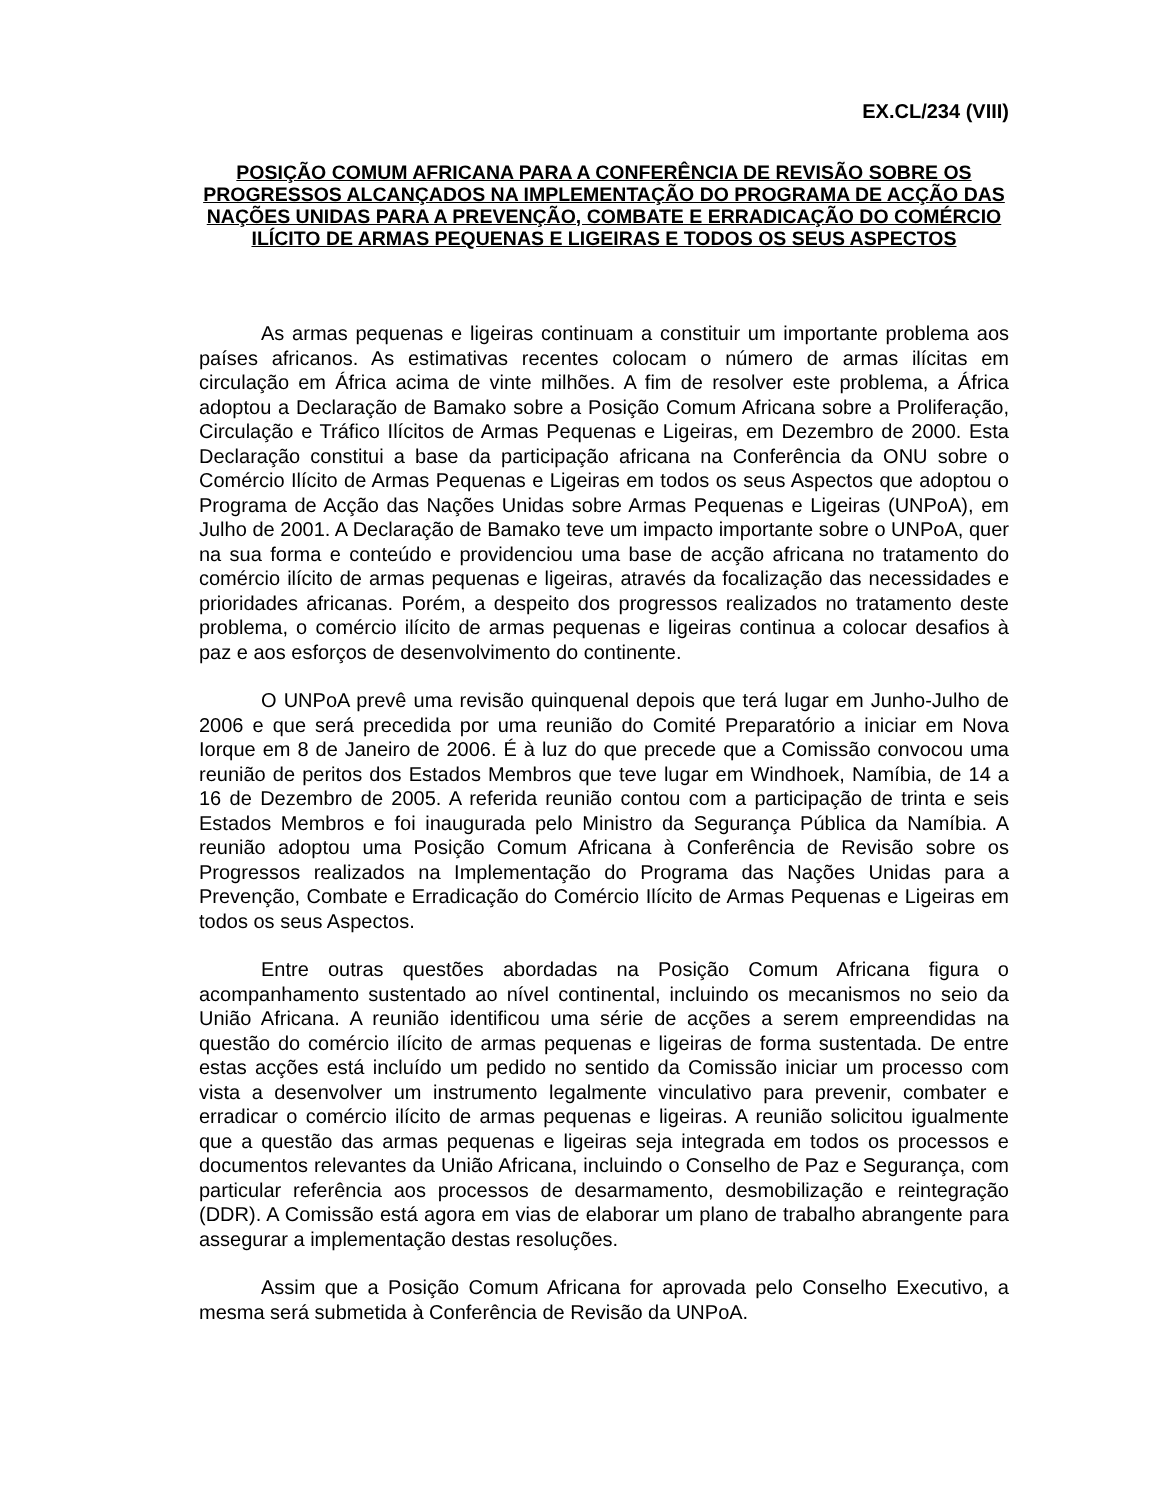EX.CL/234 (VIII)
POSIÇÃO COMUM AFRICANA PARA A CONFERÊNCIA DE REVISÃO SOBRE OS PROGRESSOS ALCANÇADOS NA IMPLEMENTAÇÃO DO PROGRAMA DE ACÇÃO DAS NAÇÕES UNIDAS PARA A PREVENÇÃO, COMBATE E ERRADICAÇÃO DO COMÉRCIO ILÍCITO DE ARMAS PEQUENAS E LIGEIRAS E TODOS OS SEUS ASPECTOS
As armas pequenas e ligeiras continuam a constituir um importante problema aos países africanos. As estimativas recentes colocam o número de armas ilícitas em circulação em África acima de vinte milhões. A fim de resolver este problema, a África adoptou a Declaração de Bamako sobre a Posição Comum Africana sobre a Proliferação, Circulação e Tráfico Ilícitos de Armas Pequenas e Ligeiras, em Dezembro de 2000. Esta Declaração constitui a base da participação africana na Conferência da ONU sobre o Comércio Ilícito de Armas Pequenas e Ligeiras em todos os seus Aspectos que adoptou o Programa de Acção das Nações Unidas sobre Armas Pequenas e Ligeiras (UNPoA), em Julho de 2001. A Declaração de Bamako teve um impacto importante sobre o UNPoA, quer na sua forma e conteúdo e providenciou uma base de acção africana no tratamento do comércio ilícito de armas pequenas e ligeiras, através da focalização das necessidades e prioridades africanas. Porém, a despeito dos progressos realizados no tratamento deste problema, o comércio ilícito de armas pequenas e ligeiras continua a colocar desafios à paz e aos esforços de desenvolvimento do continente.
O UNPoA prevê uma revisão quinquenal depois que terá lugar em Junho-Julho de 2006 e que será precedida por uma reunião do Comité Preparatório a iniciar em Nova Iorque em 8 de Janeiro de 2006. É à luz do que precede que a Comissão convocou uma reunião de peritos dos Estados Membros que teve lugar em Windhoek, Namíbia, de 14 a 16 de Dezembro de 2005. A referida reunião contou com a participação de trinta e seis Estados Membros e foi inaugurada pelo Ministro da Segurança Pública da Namíbia. A reunião adoptou uma Posição Comum Africana à Conferência de Revisão sobre os Progressos realizados na Implementação do Programa das Nações Unidas para a Prevenção, Combate e Erradicação do Comércio Ilícito de Armas Pequenas e Ligeiras em todos os seus Aspectos.
Entre outras questões abordadas na Posição Comum Africana figura o acompanhamento sustentado ao nível continental, incluindo os mecanismos no seio da União Africana. A reunião identificou uma série de acções a serem empreendidas na questão do comércio ilícito de armas pequenas e ligeiras de forma sustentada. De entre estas acções está incluído um pedido no sentido da Comissão iniciar um processo com vista a desenvolver um instrumento legalmente vinculativo para prevenir, combater e erradicar o comércio ilícito de armas pequenas e ligeiras. A reunião solicitou igualmente que a questão das armas pequenas e ligeiras seja integrada em todos os processos e documentos relevantes da União Africana, incluindo o Conselho de Paz e Segurança, com particular referência aos processos de desarmamento, desmobilização e reintegração (DDR). A Comissão está agora em vias de elaborar um plano de trabalho abrangente para assegurar a implementação destas resoluções.
Assim que a Posição Comum Africana for aprovada pelo Conselho Executivo, a mesma será submetida à Conferência de Revisão da UNPoA.